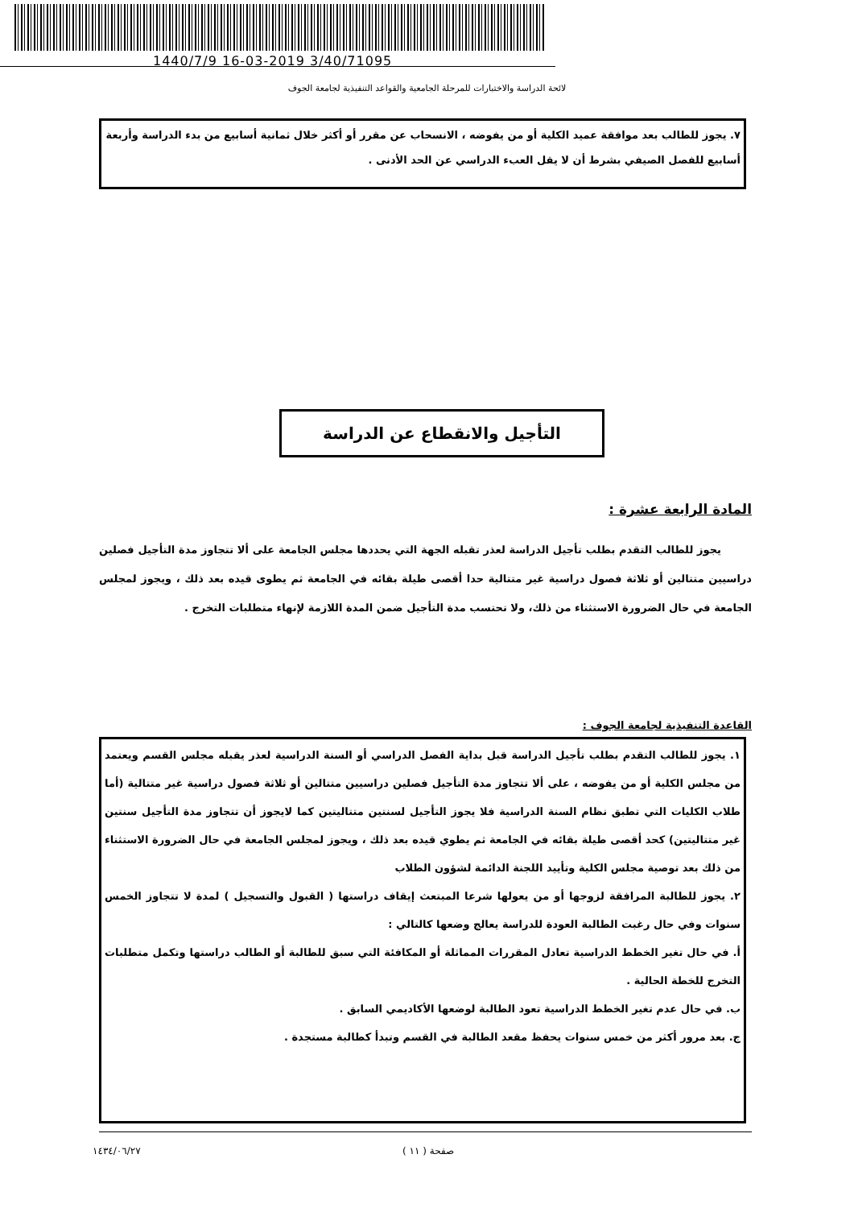1440/7/9 16-03-2019 3/40/71095
لائحة الدراسة والاختبارات للمرحلة الجامعية والقواعد التنفيذية لجامعة الجوف
٧. يجوز للطالب بعد موافقة عميد الكلية أو من يفوضه ، الانسحاب عن مقرر أو أكثر خلال ثمانية أسابيع من بدء الدراسة وأربعة أسابيع للفصل الصيفي بشرط أن لا يقل العبء الدراسي عن الحد الأدنى .
التأجيل والانقطاع عن الدراسة
المادة الرابعة عشرة :
يجوز للطالب التقدم بطلب تأجيل الدراسة لعذر تقبله الجهة التي يحددها مجلس الجامعة على ألا تتجاوز مدة التأجيل فصلين دراسيين متتالين أو ثلاثة فصول دراسية غير متتالية حدا أقصى طيلة بقائه في الجامعة ثم يطوى قيده بعد ذلك ، ويجوز لمجلس الجامعة في حال الضرورة الاستثناء من ذلك، ولا تحتسب مدة التأجيل ضمن المدة اللازمة لإنهاء متطلبات التخرج .
القاعدة التنفيذية لجامعة الجوف :
١. يجوز للطالب التقدم بطلب تأجيل الدراسة قبل بداية الفصل الدراسي أو السنة الدراسية لعذر يقبله مجلس القسم ويعتمد من مجلس الكلية أو من يفوضه ، على ألا تتجاوز مدة التأجيل فصلين دراسيين متتالين أو ثلاثة فصول دراسية غير متتالية (أما طلاب الكليات التي تطبق نظام السنة الدراسية فلا يجوز التأجيل لسنتين متتاليتين كما لايجوز أن تتجاوز مدة التأجيل سنتين غير متتاليتين) كحد أقصى طيلة بقائه في الجامعة ثم يطوي قيده بعد ذلك ، ويجوز لمجلس الجامعة في حال الضرورة الاستثناء من ذلك بعد توصية مجلس الكلية وتأييد اللجنة الدائمة لشؤون الطلاب
٢. يجوز للطالبة المرافقة لزوجها أو من يعولها شرعا المبتعث إيقاف دراستها ( القبول والتسجيل ) لمدة لا تتجاوز الخمس سنوات وفي حال رغبت الطالبة العودة للدراسة يعالج وضعها كالتالي :
أ. في حال تغير الخطط الدراسية تعادل المقررات المماثلة أو المكافئة التي سبق للطالبة أو الطالب دراستها وتكمل متطلبات التخرج للخطة الحالية .
ب. في حال عدم تغير الخطط الدراسية تعود الطالبة لوضعها الأكاديمي السابق .
ج. بعد مرور أكثر من خمس سنوات يحفظ مقعد الطالبة في القسم وتبدأ كطالبة مستجدة .
١٤٣٤/٠٦/٢٧ صفحة ( ١١ )